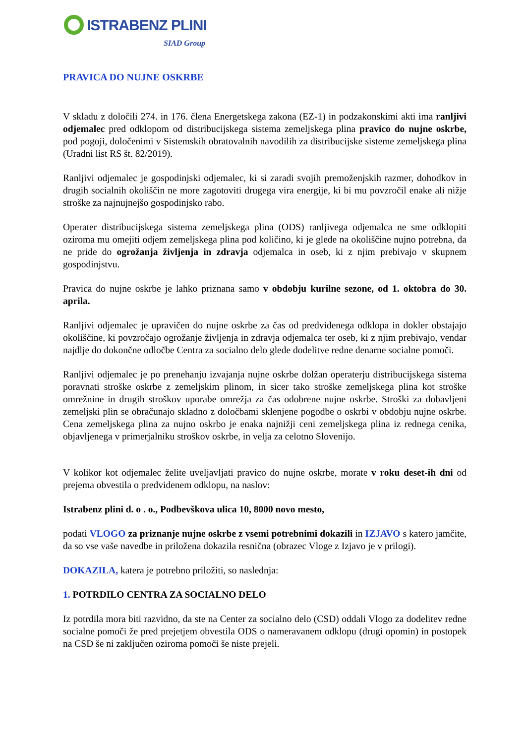ISTRABENZ PLINI
SIAD Group
PRAVICA DO NUJNE OSKRBE
V skladu z določili 274. in 176. člena Energetskega zakona (EZ-1) in podzakonskimi akti ima ranljivi odjemalec pred odklopom od distribucijskega sistema zemeljskega plina pravico do nujne oskrbe, pod pogoji, določenimi v Sistemskih obratovalnih navodilih za distribucijske sisteme zemeljskega plina (Uradni list RS št. 82/2019).
Ranljivi odjemalec je gospodinjski odjemalec, ki si zaradi svojih premoženjskih razmer, dohodkov in drugih socialnih okoliščin ne more zagotoviti drugega vira energije, ki bi mu povzročil enake ali nižje stroške za najnujnejšo gospodinjsko rabo.
Operater distribucijskega sistema zemeljskega plina (ODS) ranljivega odjemalca ne sme odklopiti oziroma mu omejiti odjem zemeljskega plina pod količino, ki je glede na okoliščine nujno potrebna, da ne pride do ogrožanja življenja in zdravja odjemalca in oseb, ki z njim prebivajo v skupnem gospodinjstvu.
Pravica do nujne oskrbe je lahko priznana samo v obdobju kurilne sezone, od 1. oktobra do 30. aprila.
Ranljivi odjemalec je upravičen do nujne oskrbe za čas od predvidenega odklopa in dokler obstajajo okoliščine, ki povzročajo ogrožanje življenja in zdravja odjemalca ter oseb, ki z njim prebivajo, vendar najdlje do dokončne odločbe Centra za socialno delo glede dodelitve redne denarne socialne pomoči.
Ranljivi odjemalec je po prenehanju izvajanja nujne oskrbe dolžan operaterju distribucijskega sistema poravnati stroške oskrbe z zemeljskim plinom, in sicer tako stroške zemeljskega plina kot stroške omrežnine in drugih stroškov uporabe omrežja za čas odobrene nujne oskrbe. Stroški za dobavljeni zemeljski plin se obračunajo skladno z določbami sklenjene pogodbe o oskrbi v obdobju nujne oskrbe. Cena zemeljskega plina za nujno oskrbo je enaka najnižji ceni zemeljskega plina iz rednega cenika, objavljenega v primerjalniku stroškov oskrbe, in velja za celotno Slovenijo.
V kolikor kot odjemalec želite uveljavljati pravico do nujne oskrbe, morate v roku deset-ih dni od prejema obvestila o predvidenem odklopu, na naslov:
Istrabenz plini d. o . o., Podbevškova ulica 10, 8000 novo mesto,
podati VLOGO za priznanje nujne oskrbe z vsemi potrebnimi dokazili in IZJAVO s katero jamčite, da so vse vaše navedbe in priložena dokazila resnična (obrazec Vloge z Izjavo je v prilogi).
DOKAZILA, katera je potrebno priložiti, so naslednja:
1. POTRDILO CENTRA ZA SOCIALNO DELO
Iz potrdila mora biti razvidno, da ste na Center za socialno delo (CSD) oddali Vlogo za dodelitev redne socialne pomoči že pred prejetjem obvestila ODS o nameravanem odklopu (drugi opomin) in postopek na CSD še ni zaključen oziroma pomoči še niste prejeli.